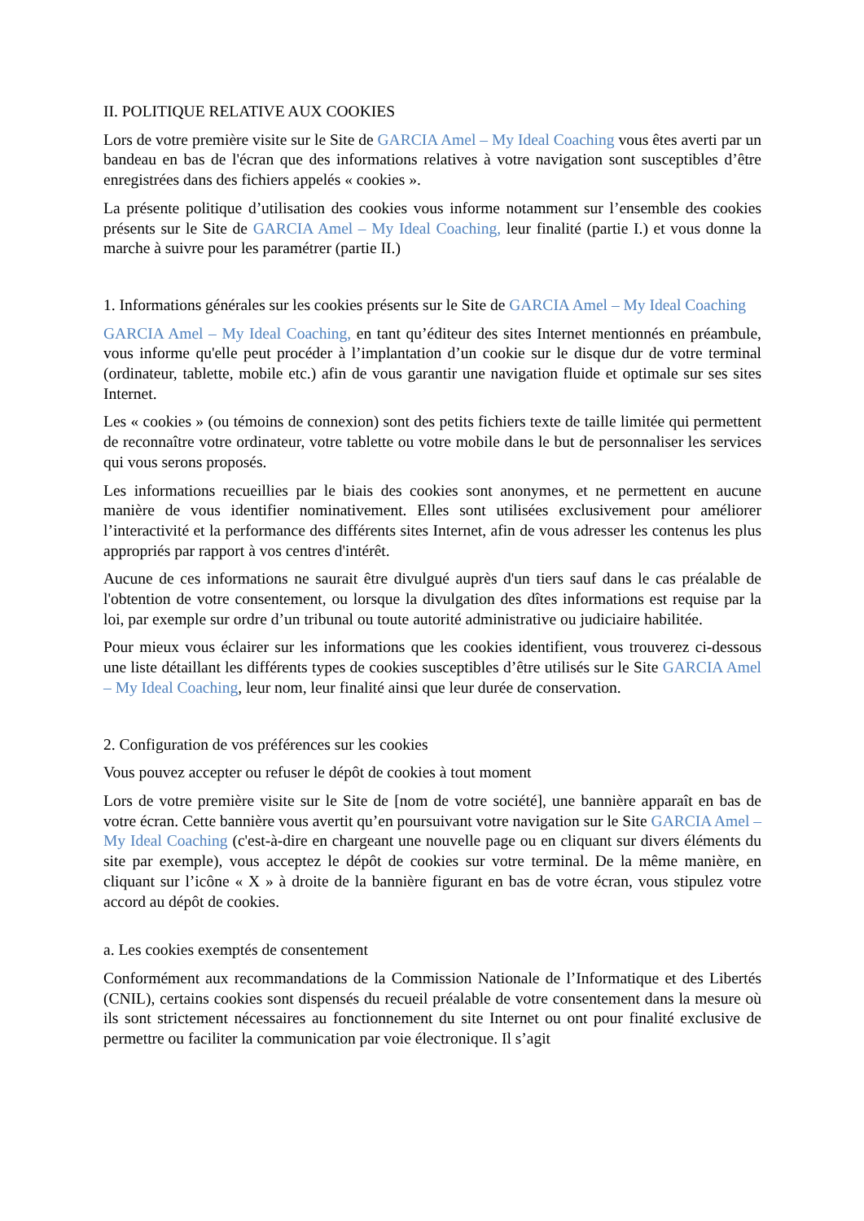II. POLITIQUE RELATIVE AUX COOKIES
Lors de votre première visite sur le Site de GARCIA Amel – My Ideal Coaching vous êtes averti par un bandeau en bas de l'écran que des informations relatives à votre navigation sont susceptibles d’être enregistrées dans des fichiers appelés « cookies ».
La présente politique d’utilisation des cookies vous informe notamment sur l’ensemble des cookies présents sur le Site de GARCIA Amel – My Ideal Coaching, leur finalité (partie I.) et vous donne la marche à suivre pour les paramétrer (partie II.)
1. Informations générales sur les cookies présents sur le Site de GARCIA Amel – My Ideal Coaching
GARCIA Amel – My Ideal Coaching, en tant qu’éditeur des sites Internet mentionnés en préambule, vous informe qu'elle peut procéder à l’implantation d’un cookie sur le disque dur de votre terminal (ordinateur, tablette, mobile etc.) afin de vous garantir une navigation fluide et optimale sur ses sites Internet.
Les « cookies » (ou témoins de connexion) sont des petits fichiers texte de taille limitée qui permettent de reconnaître votre ordinateur, votre tablette ou votre mobile dans le but de personnaliser les services qui vous serons proposés.
Les informations recueillies par le biais des cookies sont anonymes, et ne permettent en aucune manière de vous identifier nominativement. Elles sont utilisées exclusivement pour améliorer l’interactivité et la performance des différents sites Internet, afin de vous adresser les contenus les plus appropriés par rapport à vos centres d'intérêt.
Aucune de ces informations ne saurait être divulgué auprès d'un tiers sauf dans le cas préalable de l'obtention de votre consentement, ou lorsque la divulgation des dîtes informations est requise par la loi, par exemple sur ordre d’un tribunal ou toute autorité administrative ou judiciaire habilitée.
Pour mieux vous éclairer sur les informations que les cookies identifient, vous trouverez ci-dessous une liste détaillant les différents types de cookies susceptibles d’être utilisés sur le Site GARCIA Amel – My Ideal Coaching, leur nom, leur finalité ainsi que leur durée de conservation.
2. Configuration de vos préférences sur les cookies
Vous pouvez accepter ou refuser le dépôt de cookies à tout moment
Lors de votre première visite sur le Site de [nom de votre société], une bannière apparaît en bas de votre écran. Cette bannière vous avertit qu’en poursuivant votre navigation sur le Site GARCIA Amel – My Ideal Coaching (c'est-à-dire en chargeant une nouvelle page ou en cliquant sur divers éléments du site par exemple), vous acceptez le dépôt de cookies sur votre terminal. De la même manière, en cliquant sur l’icône « X » à droite de la bannière figurant en bas de votre écran, vous stipulez votre accord au dépôt de cookies.
a. Les cookies exemptés de consentement
Conformément aux recommandations de la Commission Nationale de l’Informatique et des Libertés (CNIL), certains cookies sont dispensés du recueil préalable de votre consentement dans la mesure où ils sont strictement nécessaires au fonctionnement du site Internet ou ont pour finalité exclusive de permettre ou faciliter la communication par voie électronique. Il s’agit